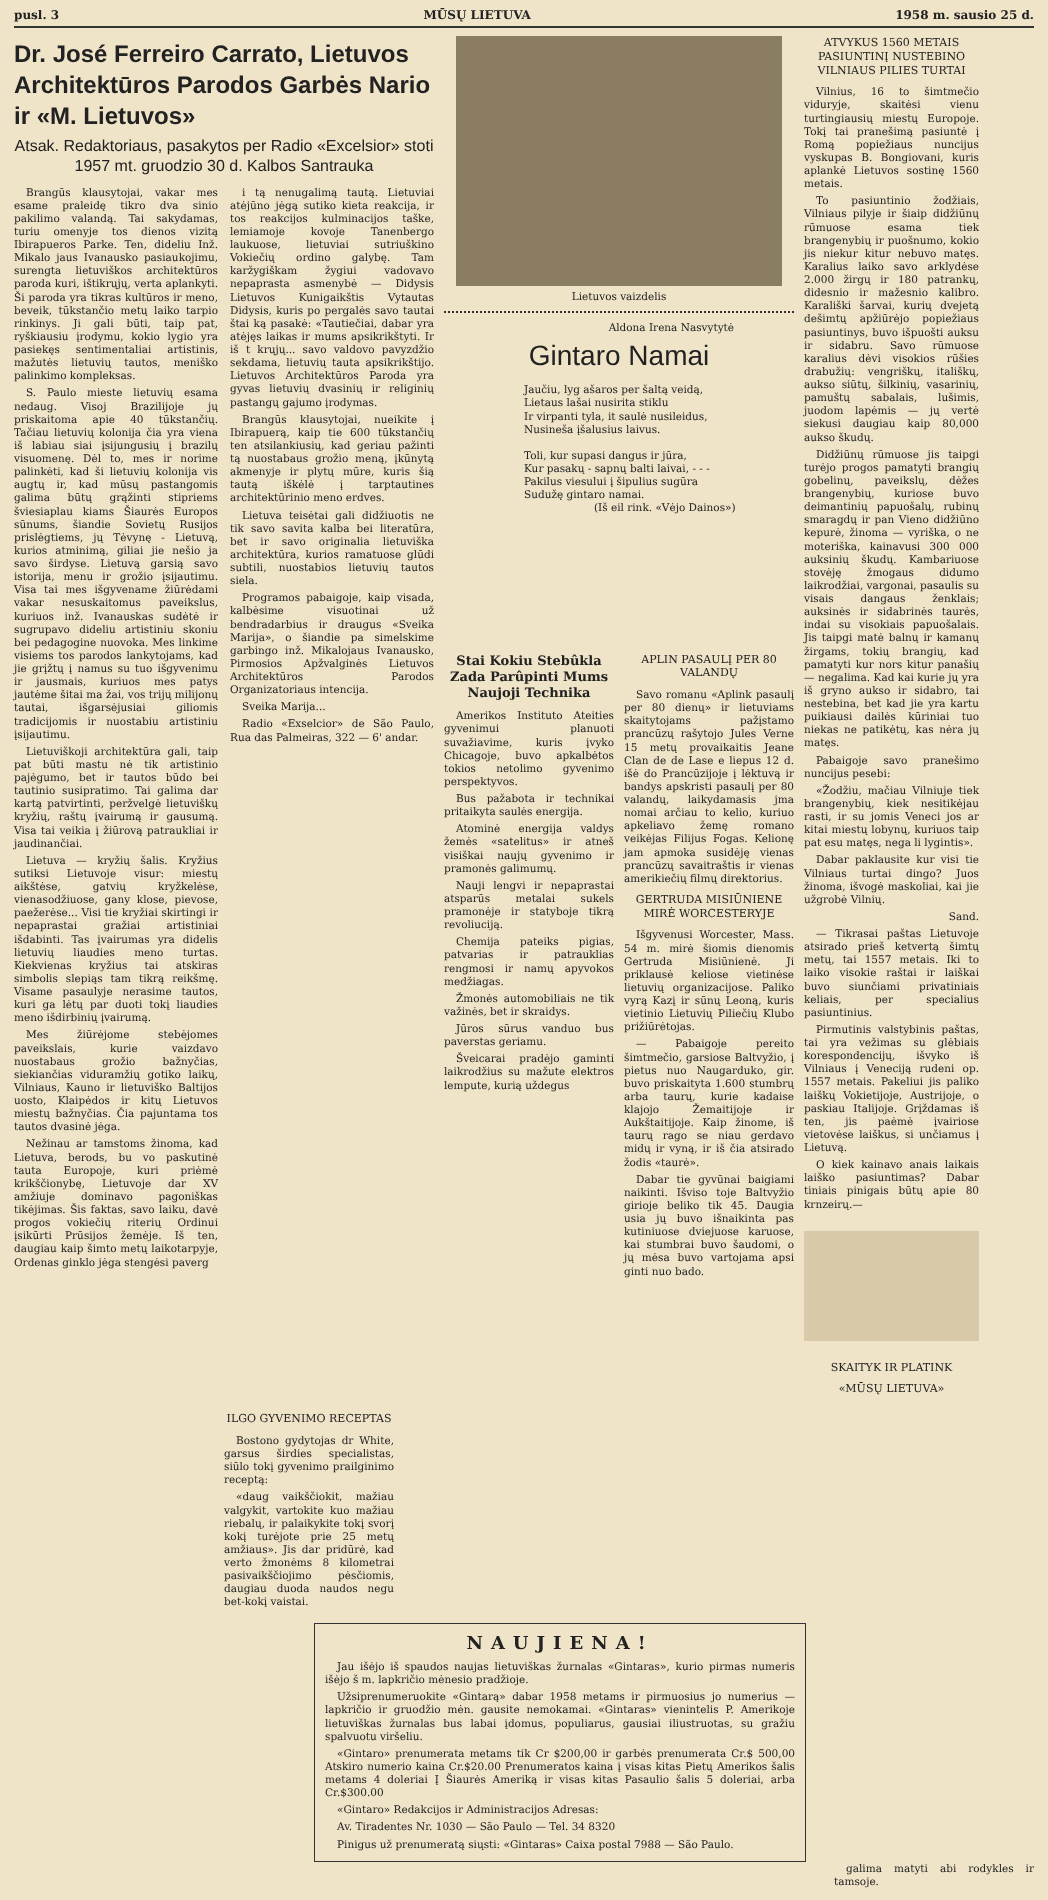pusl. 3 MŪSŲ LIETUVA 1958 m. sausio 25 d.
Dr. José Ferreiro Carrato, Lietuvos Architektūros Parodos Garbės Nario ir «M. Lietuvos»
Atsak. Redaktoriaus, pasakytos per Radio «Excelsior» stoti 1957 mt. gruodzio 30 d. Kalbos Santrauka
Brangūs klausytojai, vakar mes esame praleidę tikro dva sinio pakilimo valandą. Tai sakydamas, turiu omenyje tos dienos vizitą Ibirapueros Parke. Ten, dideliu Inž. Mikalo jaus Ivanausko pasiaukojimu, surengta lietuviškos architektūros paroda kuri, ištikrųjų, verta aplankyti. Ši paroda yra tikras kultūros ir meno, beveik, tūkstančio metų laiko tarpio rinkinys. Ji gali būti, taip pat, ryškiausiu įrodymu, kokio lygio yra pasiekęs sentimentaliai artistinis, mažutės lietuvių tautos, meniško palinkimo kompleksas.
S. Paulo mieste lietuvių esama nedaug. Visoj Brazilijoje jų priskaitoma apie 40 tūkstančių. Tačiau lietuvių kolonija čia yra viena iš labiau siai įsijungusių į brazilų visuomenę. Dėl to, mes ir norime palinkėti, kad ši lietuvių kolonija vis augtų ir, kad mūsų pastangomis galima būtų grąžinti stipriems šviesiaplau kiams Šiaurės Europos sūnums, šiandie Sovietų Rusijos prislėgtiems, jų Tėvynę - Lietuvą, kurios atminimą, giliai jie nešio ja savo širdyse. Lietuvą garsią savo istorija, menu ir grožio įsijautimu. Visa tai mes išgyvename žiūrėdami vakar nesuskaitomus paveikslus, kuriuos inž. Ivanauskas sudėtė ir sugrupavo dideliu artistiniu skoniu bei pedagogine nuovoka. Mes linkime visiems tos parodos lankytojams, kad jie grįžtų į namus su tuo išgyvenimu ir jausmais, kuriuos mes patys jautėme šitai ma žai, vos trijų milijonų tautai, išgarsėjusiai giliomis tradicijomis ir nuostabiu artistiniu įsijautimu.
Lietuviškoji architektūra gali, taip pat būti mastu nė tik artistinio pajėgumo, bet ir tautos būdo bei tautinio susipratimo. Tai galima dar kartą patvirtinti, peržvelgė lietuviškų kryžių, raštų įvairumą ir gausumą. Visa tai veikia į žiūrovą patraukliai ir jaudinančiai.
Lietuva — kryžių šalis. Kryžius sutiksi Lietuvoje visur: miestų aikštėse, gatvių kryžkelėse, vienasodžiuose, gany klose, pievose, paežerėse... Visi tie kryžiai skirtingi ir nepaprastai gražiai artistiniai išdabinti. Tas įvairumas yra didelis lietuvių liaudies meno turtas. Kiekvienas kryžius tai atskiras simbolis slepiąs tam tikrą reikšmę. Visame pasaulyje nerasime tautos, kuri ga lėtų par duoti tokį liaudies meno išdirbinių įvairumą.
Mes žiūrėjome stebėjomes paveikslais, kurie vaizdavo nuostabaus grožio bažnyčias, siekiančias viduramžių gotiko laikų, Vilniaus, Kauno ir lietuviško Baltijos uosto, Klaipėdos ir kitų Lietuvos miestų bažnyčias. Čia pajuntama tos tautos dvasinė jėga.
Nežinau ar tamstoms žinoma, kad Lietuva, berods, bu vo paskutinė tauta Europoje, kuri priėmė krikščionybę, Lietuvoje dar XV amžiuje dominavo pagoniškas tikėjimas. Šis faktas, savo laiku, davė progos vokiečių riterių Ordinui įsikūrti Prūsijos žemėje. Iš ten, daugiau kaip šimto metų laikotarpyje, Ordenas ginklo jėga stengėsi paverg
i tą nenugalimą tautą. Lietuviai atėjūno jėgą sutiko kieta reakcija, ir tos reakcijos kulminacijos taške, lemiamoje kovoje Tanenbergo laukuose, lietuviai sutriuškino Vokiečių ordino galybę. Tam karžygiškam žygiui vadovavo nepaprasta asmenybė — Didysis Lietuvos Kunigaikštis Vytautas Didysis, kuris po pergalės savo tautai štai ką pasakė: «Tautiečiai, dabar yra atėjęs laikas ir mums apsikrikštyti. Ir iš t krųjų... savo valdovo pavyzdžio sekdama, lietuvių tauta apsikrikštijo. Lietuvos Architektūros Paroda yra gyvas lietuvių dvasinių ir religinių pastangų gajumo įrodymas.
Brangūs klausytojai, nueikite į Ibirapuerą, kaip tie 600 tūkstančių ten atsilankiusių, kad geriau pažinti tą nuostabaus grožio meną, įkūnytą akmenyje ir plytų mūre, kuris šią tautą iškėlė į tarptautines architektūrinio meno erdves.
Lietuva teisėtai gali didžiuotis ne tik savo savita kalba bei literatūra, bet ir savo originalia lietuviška architektūra, kurios ramatuose glūdi subtili, nuostabios lietuvių tautos siela.
Programos pabaigoje, kaip visada, kalbėsime visuotinai už bendradarbius ir draugus «Sveika Marija», o šiandie pa simelskime garbingo inž. Mikalojaus Ivanausko, Pirmosios Apžvalginės Lietuvos Architektūros Parodos Organizatoriaus intencija.
Sveika Marija...
Radio «Exselcior» de São Paulo, Rua das Palmeiras, 322 — 6' andar.
Lietuvos vaizdelis
Aldona Irena Nasvytytė
Gintaro Namai
Jaučiu, lyg ašaros per šaltą veidą,
Lietaus lašai nusirita stiklu
Ir virpanti tyla, it saulė nusileidus,
Nusineša įšalusius laivus.
Toli, kur supasi dangus ir jūra,
Kur pasakų - sapnų balti laivai, - - -
Pakilus viesului į šipulius sugūra
Sudužę gintaro namai.
(Iš eil rink. «Vėjo Dainos»)
Stai Kokiu Stebûkla Zada Parûpinti Mums Naujoji Technika
Amerikos Instituto Ateities gyvenimui planuoti suvažiavime, kuris įvyko Chicagoje, buvo apkalbėtos tokios netolimo gyvenimo perspektyvos.
Bus pažabota ir technikai pritaikyta saulės energija.
Atominė energija valdys žemės «satelitus» ir atneš visiškai naujų gyvenimo ir pramonės galimumų.
Nauji lengvi ir nepaprastai atsparūs metalai sukels pramonėje ir statyboje tikrą revoliuciją.
Chemija pateiks pigias, patvarias ir patrauklias rengmosi ir namų apyvokos medžiagas.
Žmonės automobiliais ne tik važinės, bet ir skraidys.
Jūros sūrus vanduo bus paverstas geriamu.
Šveicarai pradėjo gaminti laikrodžius su mažute elektros lempute, kurią uždegus
APLIN PASAULĮ PER 80 VALANDŲ
Savo romanu «Aplink pasaulį per 80 dienų» ir lietuviams skaitytojams pažįstamo prancūzų rašytojo Jules Verne 15 metų provaikaitis Jeane Clan de de Lase e liepus 12 d. išė do Prancūzijoje į lėktuvą ir bandys apskristi pasaulį per 80 valandų, laikydamasis jma nomai arčiau to kelio, kuriuo apkeliavo žemę romano veikėjas Filijus Fogas. Kelionę jam apmoka susidėję vienas prancūzų savaitraštis ir vienas amerikiečių filmų direktorius.
GERTRUDA MISIŪNIENE MIRĖ WORCESTERYJE
Išgyvenusi Worcester, Mass. 54 m. mirė šiomis dienomis Gertruda Misiūnienė. Ji priklausė keliose vietinėse lietuvių organizacijose. Paliko vyrą Kazį ir sūnų Leoną, kuris vietinio Lietuvių Piliečių Klubo prižiūrėtojas.
— Pabaigoje pereito šimtmečio, garsiose Baltvyžio, į pietus nuo Naugarduko, gir. buvo priskaityta 1.600 stumbrų arba taurų, kurie kadaise klajojo Žemaitijoje ir Aukštaitijoje. Kaip žinome, iš taurų rago se niau gerdavo midų ir vyną, ir iš čia atsirado žodis «taurė».
Dabar tie gyvūnai baigiami naikinti. Išviso toje Baltvyžio girioje beliko tik 45. Daugia usia jų buvo išnaikinta pas kutiniuose dviejuose karuose, kai stumbrai buvo šaudomi, o jų mėsa buvo vartojama apsi ginti nuo bado.
ATVYKUS 1560 METAIS PASIUNTINĮ NUSTEBINO VILNIAUS PILIES TURTAI
Vilnius, 16 to šimtmečio viduryje, skaitėsi vienu turtingiausių miestų Europoje. Tokį tai pranešimą pasiuntė į Romą popiežiaus nuncijus vyskupas B. Bongiovani, kuris aplankė Lietuvos sostinę 1560 metais.
To pasiuntinio žodžiais, Vilniaus pilyje ir šiaip didžiūnų rūmuose esama tiek brangenybių ir puošnumo, kokio jis niekur kitur nebuvo matęs. Karalius laiko savo arklydėse 2.000 žirgų ir 180 patrankų, didesnio ir mažesnio kalibro. Karališki šarvai, kurių dvejetą dešimtų apžiūrėjo popiežiaus pasiuntinys, buvo išpuošti auksu ir sidabru. Savo rūmuose karalius dėvi visokios rūšies drabužių: vengriškų, itališkų, aukso siūtų, šilkinių, vasarinių, pamuštų sabalais, lušimis, juodom lapėmis — jų vertė siekusi daugiau kaip 80,000 aukso škudų.
Didžiūnų rūmuose jis taipgi turėjo progos pamatyti brangių gobelinų, paveikslų, dėžes brangenybių, kuriose buvo deimantinių papuošalų, rubinų smaragdų ir pan Vieno didžiūno kepurė, žinoma — vyriška, o ne moteriška, kainavusi 300 000 auksinių škudų. Kambariuose stovėję žmogaus didumo laikrodžiai, vargonai, pasaulis su visais dangaus ženklais; auksinės ir sidabrinės taurės, indai su visokiais papuošalais. Jis taipgi matė balnų ir kamanų žirgams, tokių brangių, kad pamatyti kur nors kitur panašių — negalima. Kad kai kurie jų yra iš gryno aukso ir sidabro, tai nestebina, bet kad jie yra kartu puikiausi dailės kūriniai tuo niekas ne patikėtų, kas nėra jų matęs.
Pabaigoje savo pranešimo nuncijus pesebi:
«Žodžiu, mačiau Vilniuje tiek brangenybių, kiek nesitikėjau rasti, ir su jomis Veneci jos ar kitai miestų lobynų, kuriuos taip pat esu matęs, nega li lygintis».
Dabar paklausite kur visi tie Vilniaus turtai dingo? Juos žinoma, išvogė maskoliai, kai jie užgrobė Vilnių.
Sand.
— Tikrasai paštas Lietuvoje atsirado prieš ketvertą šimtų metų, tai 1557 metais. Iki to laiko visokie raštai ir laiškai buvo siunčiami privatiniais keliais, per specialius pasiuntinius.
Pirmutinis valstybinis paštas, tai yra vežimas su glėbiais korespondencijų, išvyko iš Vilniaus į Veneciją rudeni op. 1557 metais. Pakeliui jis paliko laiškų Vokietijoje, Austrijoje, o paskiau Italijoje. Grįždamas iš ten, jis paėmė įvairiose vietovėse laiškus, si unčiamus į Lietuvą.
O kiek kainavo anais laikais laiško pasiuntimas? Dabar tiniais pinigais būtų apie 80 krnzeirų.—
SKAITYK IR PLATINK
«MŪSŲ LIETUVA»
ILGO GYVENIMO RECEPTAS
Bostono gydytojas dr White, garsus širdies specialistas, siūlo tokį gyvenimo prailginimo receptą:
«daug vaikščiokit, mažiau valgykit, vartokite kuo mažiau riebalų, ir palaikykite tokį svorį kokį turėjote prie 25 metų amžiaus». Jis dar pridūrė, kad verto žmonėms 8 kilometrai pasivaikščiojimo pėsčiomis, daugiau duoda naudos negu bet-kokį vaistai.
NAUJIENA!
Jau išėjo iš spaudos naujas lietuviškas žurnalas «Gintaras», kurio pirmas numeris išėjo š m. lapkričio mėnesio pradžioje.
Užsiprenumeruokite «Gintarą» dabar 1958 metams ir pirmuosius jo numerius — lapkričio ir gruodžio mėn. gausite nemokamai. «Gintaras» vienintelis P. Amerikoje lietuviškas žurnalas bus labai įdomus, populiarus, gausiai iliustruotas, su gražiu spalvuotu viršeliu.
«Gintaro» prenumerata metams tik Cr $200,00 ir garbės prenumerata Cr.$ 500,00 Atskiro numerio kaina Cr.$20.00 Prenumeratos kaina į visas kitas Pietų Amerikos šalis metams 4 doleriai Į Šiaurės Ameriką ir visas kitas Pasaulio šalis 5 doleriai, arba Cr.$300.00
«Gintaro» Redakcijos ir Administracijos Adresas:
Av. Tiradentes Nr. 1030 — São Paulo — Tel. 34 8320
Pinigus už prenumeratą siųsti: «Gintaras» Caixa postal 7988 — São Paulo.
galima matyti abi rodykles ir tamsoje.